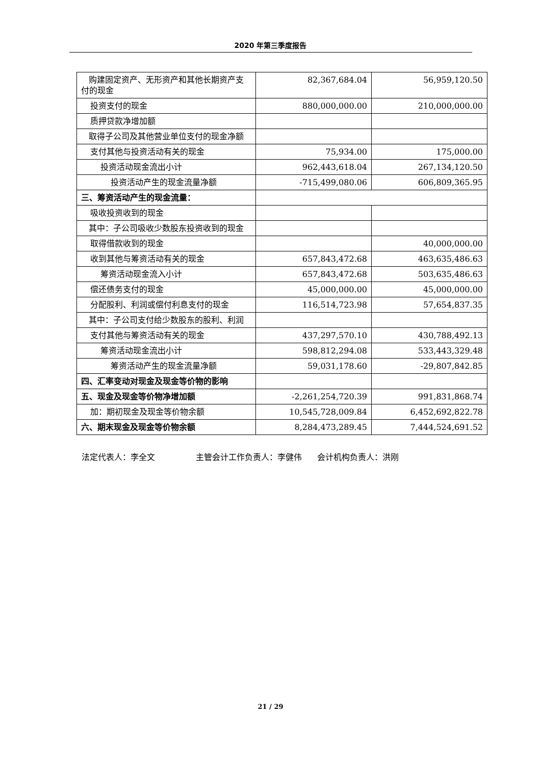2020 年第三季度报告
| 购建固定资产、无形资产和其他长期资产支付的现金 | 82,367,684.04 | 56,959,120.50 |
| 投资支付的现金 | 880,000,000.00 | 210,000,000.00 |
| 质押贷款净增加额 | | |
| 取得子公司及其他营业单位支付的现金净额 | | |
| 支付其他与投资活动有关的现金 | 75,934.00 | 175,000.00 |
| 投资活动现金流出小计 | 962,443,618.04 | 267,134,120.50 |
| 投资活动产生的现金流量净额 | -715,499,080.06 | 606,809,365.95 |
| 三、筹资活动产生的现金流量： | | |
| 吸收投资收到的现金 | | |
| 其中：子公司吸收少数股东投资收到的现金 | | |
| 取得借款收到的现金 | | 40,000,000.00 |
| 收到其他与筹资活动有关的现金 | 657,843,472.68 | 463,635,486.63 |
| 筹资活动现金流入小计 | 657,843,472.68 | 503,635,486.63 |
| 偿还债务支付的现金 | 45,000,000.00 | 45,000,000.00 |
| 分配股利、利润或偿付利息支付的现金 | 116,514,723.98 | 57,654,837.35 |
| 其中：子公司支付给少数股东的股利、利润 | | |
| 支付其他与筹资活动有关的现金 | 437,297,570.10 | 430,788,492.13 |
| 筹资活动现金流出小计 | 598,812,294.08 | 533,443,329.48 |
| 筹资活动产生的现金流量净额 | 59,031,178.60 | -29,807,842.85 |
| 四、汇率变动对现金及现金等价物的影响 | | |
| 五、现金及现金等价物净增加额 | -2,261,254,720.39 | 991,831,868.74 |
| 加：期初现金及现金等价物余额 | 10,545,728,009.84 | 6,452,692,822.78 |
| 六、期末现金及现金等价物余额 | 8,284,473,289.45 | 7,444,524,691.52 |
法定代表人：李全文 主管会计工作负责人：李健伟 会计机构负责人：洪刚
21 / 29